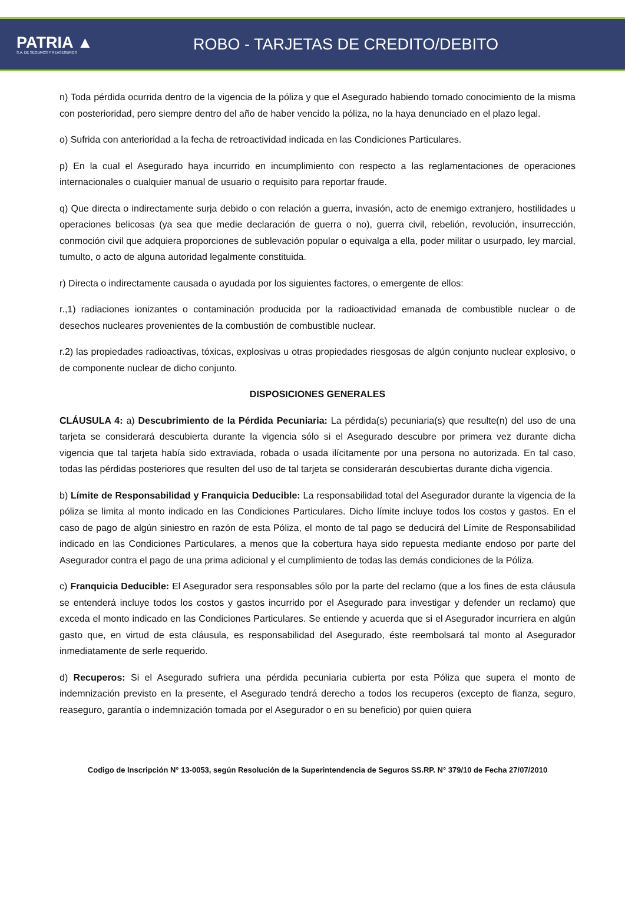PATRIA ▲
S.A. DE SEGUROS Y REASEGUROS
ROBO - TARJETAS DE CREDITO/DEBITO
n) Toda pérdida ocurrida dentro de la vigencia de la póliza y que el Asegurado habiendo tomado conocimiento de la misma con posterioridad, pero siempre dentro del año de haber vencido la póliza, no la haya denunciado en el plazo legal.
o) Sufrida con anterioridad a la fecha de retroactividad indicada en las Condiciones Particulares.
p) En la cual el Asegurado haya incurrido en incumplimiento con respecto a las reglamentaciones de operaciones internacionales o cualquier manual de usuario o requisito para reportar fraude.
q) Que directa o indirectamente surja debido o con relación a guerra, invasión, acto de enemigo extranjero, hostilidades u operaciones belicosas (ya sea que medie declaración de guerra o no), guerra civil, rebelión, revolución, insurrección, conmoción civil que adquiera proporciones de sublevación popular o equivalga a ella, poder militar o usurpado, ley marcial, tumulto, o acto de alguna autoridad legalmente constituida.
r) Directa o indirectamente causada o ayudada por los siguientes factores, o emergente de ellos:
r.,1) radiaciones ionizantes o contaminación producida por la radioactividad emanada de combustible nuclear o de desechos nucleares provenientes de la combustión de combustible nuclear.
r.2) las propiedades radioactivas, tóxicas, explosivas u otras propiedades riesgosas de algún conjunto nuclear explosivo, o de componente nuclear de dicho conjunto.
DISPOSICIONES GENERALES
CLÁUSULA 4: a) Descubrimiento de la Pérdida Pecuniaria: La pérdida(s) pecuniaria(s) que resulte(n) del uso de una tarjeta se considerará descubierta durante la vigencia sólo si el Asegurado descubre por primera vez durante dicha vigencia que tal tarjeta había sido extraviada, robada o usada ilícitamente por una persona no autorizada. En tal caso, todas las pérdidas posteriores que resulten del uso de tal tarjeta se considerarán descubiertas durante dicha vigencia.
b) Límite de Responsabilidad y Franquicia Deducible: La responsabilidad total del Asegurador durante la vigencia de la póliza se limita al monto indicado en las Condiciones Particulares. Dicho límite incluye todos los costos y gastos. En el caso de pago de algún siniestro en razón de esta Póliza, el monto de tal pago se deducirá del Límite de Responsabilidad indicado en las Condiciones Particulares, a menos que la cobertura haya sido repuesta mediante endoso por parte del Asegurador contra el pago de una prima adicional y el cumplimiento de todas las demás condiciones de la Póliza.
c) Franquicia Deducible: El Asegurador sera responsables sólo por la parte del reclamo (que a los fines de esta cláusula se entenderá incluye todos los costos y gastos incurrido por el Asegurado para investigar y defender un reclamo) que exceda el monto indicado en las Condiciones Particulares. Se entiende y acuerda que si el Asegurador incurriera en algún gasto que, en virtud de esta cláusula, es responsabilidad del Asegurado, éste reembolsará tal monto al Asegurador inmediatamente de serle requerido.
d) Recuperos: Si el Asegurado sufriera una pérdida pecuniaria cubierta por esta Póliza que supera el monto de indemnización previsto en la presente, el Asegurado tendrá derecho a todos los recuperos (excepto de fianza, seguro, reaseguro, garantía o indemnización tomada por el Asegurador o en su beneficio) por quien quiera
Codigo de Inscripción N° 13-0053, según Resolución de la Superintendencia de Seguros SS.RP. N° 379/10 de Fecha 27/07/2010